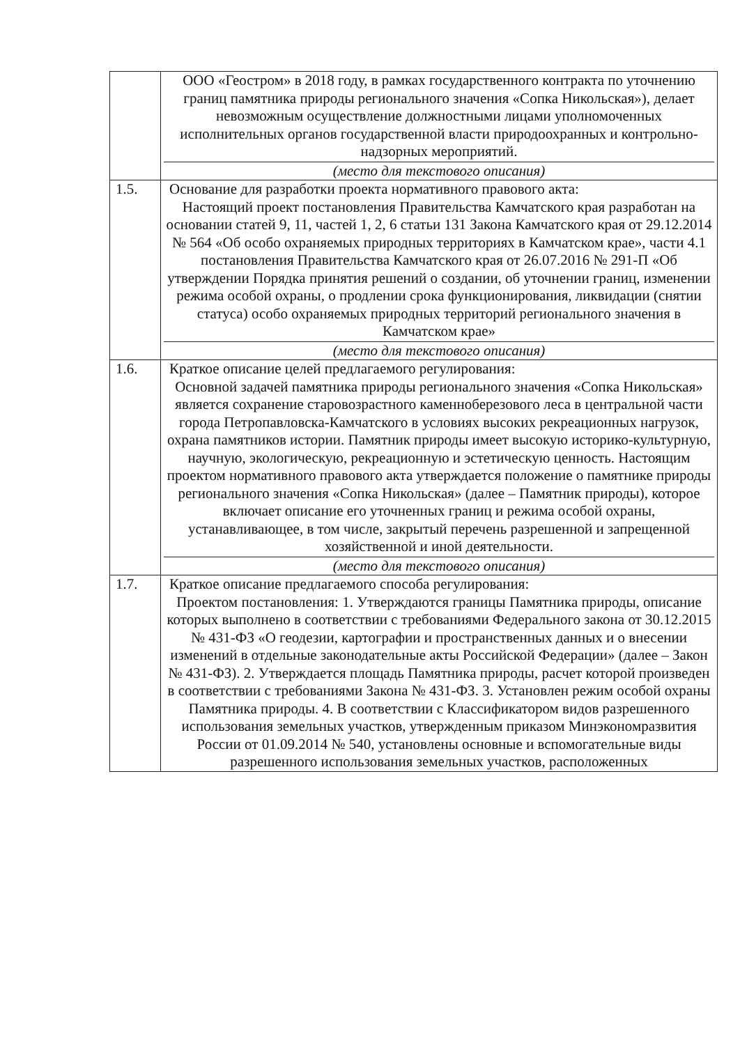| | ООО «Геостром» в 2018 году, в рамках государственного контракта по уточнению границ памятника природы регионального значения «Сопка Никольская»), делает невозможным осуществление должностными лицами уполномоченных исполнительных органов государственной власти природоохранных и контрольно-надзорных мероприятий. (место для текстового описания) |
| 1.5. | Основание для разработки проекта нормативного правового акта: Настоящий проект постановления Правительства Камчатского края разработан на основании статей 9, 11, частей 1, 2, 6 статьи 131 Закона Камчатского края от 29.12.2014 № 564 «Об особо охраняемых природных территориях в Камчатском крае», части 4.1 постановления Правительства Камчатского края от 26.07.2016 № 291-П «Об утверждении Порядка принятия решений о создании, об уточнении границ, изменении режима особой охраны, о продлении срока функционирования, ликвидации (снятии статуса) особо охраняемых природных территорий регионального значения в Камчатском крае» (место для текстового описания) |
| 1.6. | Краткое описание целей предлагаемого регулирования: Основной задачей памятника природы регионального значения «Сопка Никольская» является сохранение старовозрастного каменноберезового леса в центральной части города Петропавловска-Камчатского в условиях высоких рекреационных нагрузок, охрана памятников истории. Памятник природы имеет высокую историко-культурную, научную, экологическую, рекреационную и эстетическую ценность. Настоящим проектом нормативного правового акта утверждается положение о памятнике природы регионального значения «Сопка Никольская» (далее – Памятник природы), которое включает описание его уточненных границ и режима особой охраны, устанавливающее, в том числе, закрытый перечень разрешенной и запрещенной хозяйственной и иной деятельности. (место для текстового описания) |
| 1.7. | Краткое описание предлагаемого способа регулирования: Проектом постановления: 1. Утверждаются границы Памятника природы, описание которых выполнено в соответствии с требованиями Федерального закона от 30.12.2015 № 431-ФЗ «О геодезии, картографии и пространственных данных и о внесении изменений в отдельные законодательные акты Российской Федерации» (далее – Закон № 431-ФЗ). 2. Утверждается площадь Памятника природы, расчет которой произведен в соответствии с требованиями Закона № 431-ФЗ. 3. Установлен режим особой охраны Памятника природы. 4. В соответствии с Классификатором видов разрешенного использования земельных участков, утвержденным приказом Минэкономразвития России от 01.09.2014 № 540, установлены основные и вспомогательные виды разрешенного использования земельных участков, расположенных |